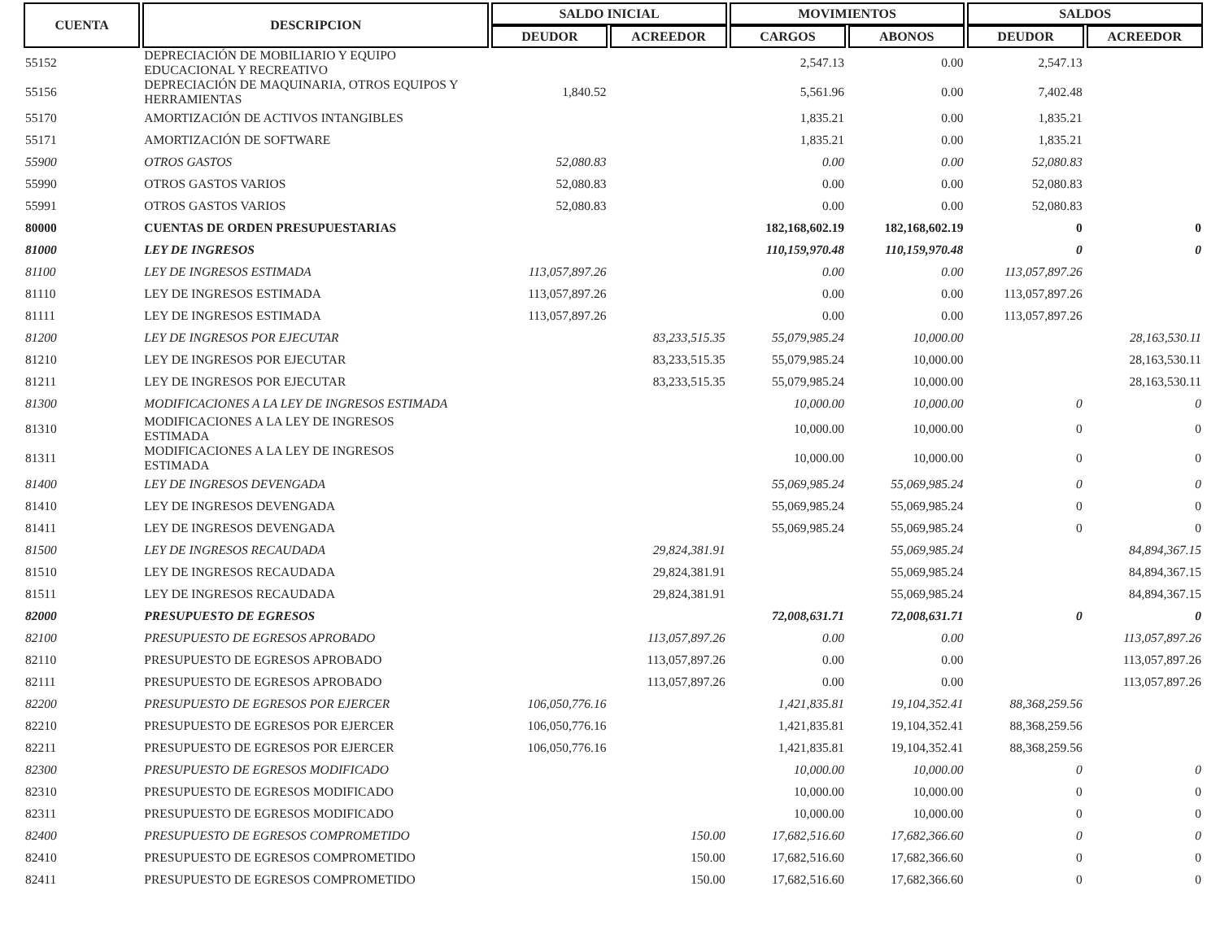| CUENTA | DESCRIPCION | SALDO INICIAL | | MOVIMIENTOS | | SALDOS | |
| --- | --- | --- | --- | --- | --- | --- | --- |
| | | DEUDOR | ACREEDOR | CARGOS | ABONOS | DEUDOR | ACREEDOR |
| 55152 | DEPRECIACIÓN DE MOBILIARIO Y EQUIPO EDUCACIONAL Y RECREATIVO | | | 2,547.13 | 0.00 | 2,547.13 | |
| 55156 | DEPRECIACIÓN DE MAQUINARIA, OTROS EQUIPOS Y HERRAMIENTAS | 1,840.52 | | 5,561.96 | 0.00 | 7,402.48 | |
| 55170 | AMORTIZACIÓN DE ACTIVOS INTANGIBLES | | | 1,835.21 | 0.00 | 1,835.21 | |
| 55171 | AMORTIZACIÓN DE SOFTWARE | | | 1,835.21 | 0.00 | 1,835.21 | |
| 55900 | OTROS GASTOS | 52,080.83 | | 0.00 | 0.00 | 52,080.83 | |
| 55990 | OTROS GASTOS VARIOS | 52,080.83 | | 0.00 | 0.00 | 52,080.83 | |
| 55991 | OTROS GASTOS VARIOS | 52,080.83 | | 0.00 | 0.00 | 52,080.83 | |
| 80000 | CUENTAS DE ORDEN PRESUPUESTARIAS | | | 182,168,602.19 | 182,168,602.19 | 0 | 0 |
| 81000 | LEY DE INGRESOS | | | 110,159,970.48 | 110,159,970.48 | 0 | 0 |
| 81100 | LEY DE INGRESOS ESTIMADA | 113,057,897.26 | | 0.00 | 0.00 | 113,057,897.26 | |
| 81110 | LEY DE INGRESOS ESTIMADA | 113,057,897.26 | | 0.00 | 0.00 | 113,057,897.26 | |
| 81111 | LEY DE INGRESOS ESTIMADA | 113,057,897.26 | | 0.00 | 0.00 | 113,057,897.26 | |
| 81200 | LEY DE INGRESOS POR EJECUTAR | | 83,233,515.35 | 55,079,985.24 | 10,000.00 | | 28,163,530.11 |
| 81210 | LEY DE INGRESOS POR EJECUTAR | | 83,233,515.35 | 55,079,985.24 | 10,000.00 | | 28,163,530.11 |
| 81211 | LEY DE INGRESOS POR EJECUTAR | | 83,233,515.35 | 55,079,985.24 | 10,000.00 | | 28,163,530.11 |
| 81300 | MODIFICACIONES A LA LEY DE INGRESOS ESTIMADA | | | 10,000.00 | 10,000.00 | 0 | 0 |
| 81310 | MODIFICACIONES A LA LEY DE INGRESOS ESTIMADA | | | 10,000.00 | 10,000.00 | 0 | 0 |
| 81311 | MODIFICACIONES A LA LEY DE INGRESOS ESTIMADA | | | 10,000.00 | 10,000.00 | 0 | 0 |
| 81400 | LEY DE INGRESOS DEVENGADA | | | 55,069,985.24 | 55,069,985.24 | 0 | 0 |
| 81410 | LEY DE INGRESOS DEVENGADA | | | 55,069,985.24 | 55,069,985.24 | 0 | 0 |
| 81411 | LEY DE INGRESOS DEVENGADA | | | 55,069,985.24 | 55,069,985.24 | 0 | 0 |
| 81500 | LEY DE INGRESOS RECAUDADA | | 29,824,381.91 | | 55,069,985.24 | | 84,894,367.15 |
| 81510 | LEY DE INGRESOS RECAUDADA | | 29,824,381.91 | | 55,069,985.24 | | 84,894,367.15 |
| 81511 | LEY DE INGRESOS RECAUDADA | | 29,824,381.91 | | 55,069,985.24 | | 84,894,367.15 |
| 82000 | PRESUPUESTO DE EGRESOS | | | 72,008,631.71 | 72,008,631.71 | 0 | 0 |
| 82100 | PRESUPUESTO DE EGRESOS APROBADO | | 113,057,897.26 | 0.00 | 0.00 | | 113,057,897.26 |
| 82110 | PRESUPUESTO DE EGRESOS APROBADO | | 113,057,897.26 | 0.00 | 0.00 | | 113,057,897.26 |
| 82111 | PRESUPUESTO DE EGRESOS APROBADO | | 113,057,897.26 | 0.00 | 0.00 | | 113,057,897.26 |
| 82200 | PRESUPUESTO DE EGRESOS POR EJERCER | 106,050,776.16 | | 1,421,835.81 | 19,104,352.41 | 88,368,259.56 | |
| 82210 | PRESUPUESTO DE EGRESOS POR EJERCER | 106,050,776.16 | | 1,421,835.81 | 19,104,352.41 | 88,368,259.56 | |
| 82211 | PRESUPUESTO DE EGRESOS POR EJERCER | 106,050,776.16 | | 1,421,835.81 | 19,104,352.41 | 88,368,259.56 | |
| 82300 | PRESUPUESTO DE EGRESOS MODIFICADO | | | 10,000.00 | 10,000.00 | 0 | 0 |
| 82310 | PRESUPUESTO DE EGRESOS MODIFICADO | | | 10,000.00 | 10,000.00 | 0 | 0 |
| 82311 | PRESUPUESTO DE EGRESOS MODIFICADO | | | 10,000.00 | 10,000.00 | 0 | 0 |
| 82400 | PRESUPUESTO DE EGRESOS COMPROMETIDO | | 150.00 | 17,682,516.60 | 17,682,366.60 | 0 | 0 |
| 82410 | PRESUPUESTO DE EGRESOS COMPROMETIDO | | 150.00 | 17,682,516.60 | 17,682,366.60 | 0 | 0 |
| 82411 | PRESUPUESTO DE EGRESOS COMPROMETIDO | | 150.00 | 17,682,516.60 | 17,682,366.60 | 0 | 0 |